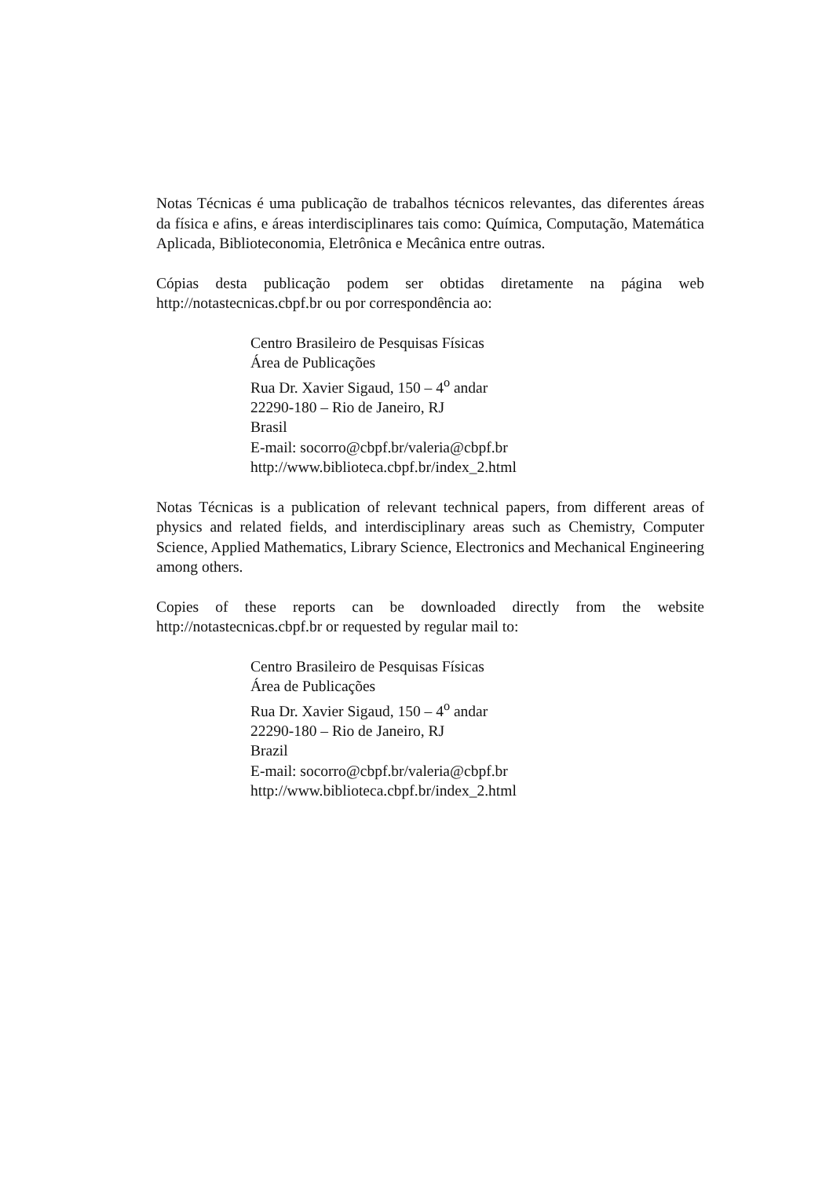Notas Técnicas é uma publicação de trabalhos técnicos relevantes, das diferentes áreas da física e afins, e áreas interdisciplinares tais como: Química, Computação, Matemática Aplicada, Biblioteconomia, Eletrônica e Mecânica entre outras.
Cópias desta publicação podem ser obtidas diretamente na página web http://notastecnicas.cbpf.br ou por correspondência ao:
Centro Brasileiro de Pesquisas Físicas
Área de Publicações
Rua Dr. Xavier Sigaud, 150 – 4<sup>o</sup> andar
22290-180 – Rio de Janeiro, RJ
Brasil
E-mail: socorro@cbpf.br/valeria@cbpf.br
http://www.biblioteca.cbpf.br/index_2.html
Notas Técnicas is a publication of relevant technical papers, from different areas of physics and related fields, and interdisciplinary areas such as Chemistry, Computer Science, Applied Mathematics, Library Science, Electronics and Mechanical Engineering among others.
Copies of these reports can be downloaded directly from the website http://notastecnicas.cbpf.br or requested by regular mail to:
Centro Brasileiro de Pesquisas Físicas
Área de Publicações
Rua Dr. Xavier Sigaud, 150 – 4<sup>o</sup> andar
22290-180 – Rio de Janeiro, RJ
Brazil
E-mail: socorro@cbpf.br/valeria@cbpf.br
http://www.biblioteca.cbpf.br/index_2.html